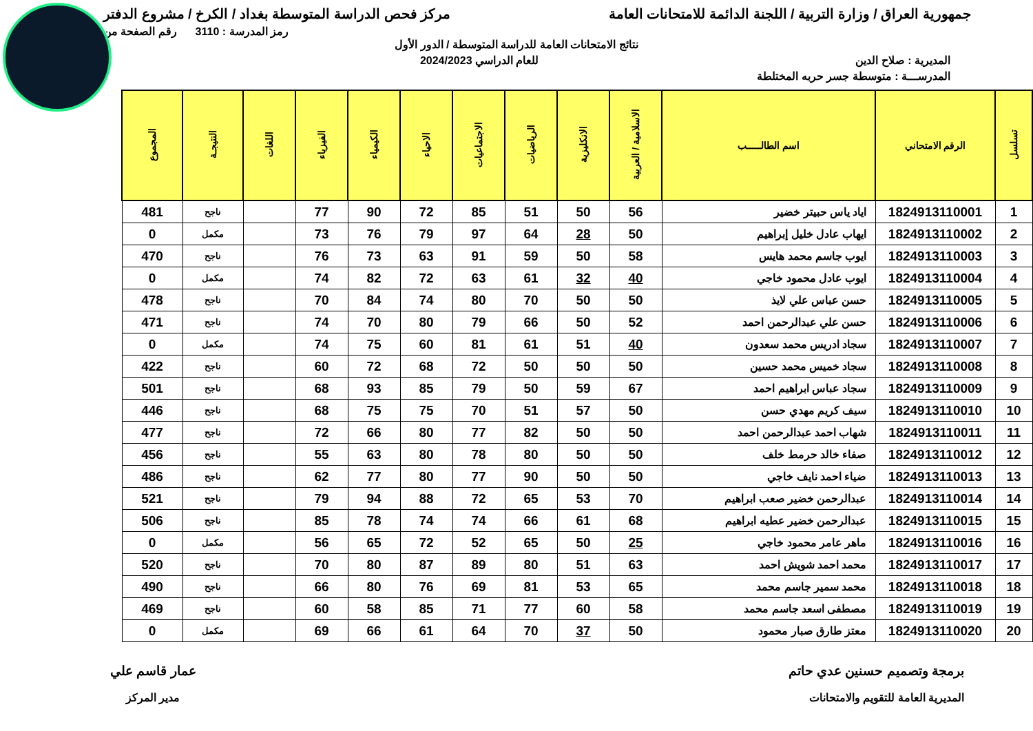جمهورية العراق / وزارة التربية / اللجنة الدائمة للامتحانات العامة مركز فحص الدراسة المتوسطة بغداد / الكرخ / مشروع الدفتر
رمز المدرسة : 3110 رقم الصفحة من
نتائج الامتحانات العامة للدراسة المتوسطة / الدور الأول
المديرية : صلاح الدين للعام الدراسي 2024/2023
المدرســـة : متوسطة جسر حربه المختلطة
| تسلسل | الرقم الامتحاني | اسم الطالـــــب | الاسلامية / العربية | الانكليزية | الرياضيات | الاجتماعيات | الاحياء | الكيمياء | الفيزياء | اللغات | النتيجـة | المجموع |
| --- | --- | --- | --- | --- | --- | --- | --- | --- | --- | --- | --- | --- |
| 1 | 1824913110001 | اياد ياس حبيتر خضير | 56 | 50 | 51 | 85 | 72 | 90 | 77 | | ناجح | 481 |
| 2 | 1824913110002 | ايهاب عادل خليل إبراهيم | 50 | 28 | 64 | 97 | 79 | 76 | 73 | | مكمل | 0 |
| 3 | 1824913110003 | ايوب جاسم محمد هايس | 58 | 50 | 59 | 91 | 63 | 73 | 76 | | ناجح | 470 |
| 4 | 1824913110004 | ايوب عادل محمود خاجي | 40 | 32 | 61 | 63 | 72 | 82 | 74 | | مكمل | 0 |
| 5 | 1824913110005 | حسن عباس علي لايذ | 50 | 50 | 70 | 80 | 74 | 84 | 70 | | ناجح | 478 |
| 6 | 1824913110006 | حسن علي عبدالرحمن احمد | 52 | 50 | 66 | 79 | 80 | 70 | 74 | | ناجح | 471 |
| 7 | 1824913110007 | سجاد ادريس محمد سعدون | 40 | 51 | 61 | 81 | 60 | 75 | 74 | | مكمل | 0 |
| 8 | 1824913110008 | سجاد خميس محمد حسين | 50 | 50 | 50 | 72 | 68 | 72 | 60 | | ناجح | 422 |
| 9 | 1824913110009 | سجاد عباس ابراهيم احمد | 67 | 59 | 50 | 79 | 85 | 93 | 68 | | ناجح | 501 |
| 10 | 1824913110010 | سيف كريم مهدي حسن | 50 | 57 | 51 | 70 | 75 | 75 | 68 | | ناجح | 446 |
| 11 | 1824913110011 | شهاب احمد عبدالرحمن احمد | 50 | 50 | 82 | 77 | 80 | 66 | 72 | | ناجح | 477 |
| 12 | 1824913110012 | صفاء خالد حرمط خلف | 50 | 50 | 80 | 78 | 80 | 63 | 55 | | ناجح | 456 |
| 13 | 1824913110013 | ضياء احمد نايف خاجي | 50 | 50 | 90 | 77 | 80 | 77 | 62 | | ناجح | 486 |
| 14 | 1824913110014 | عبدالرحمن خضير صعب ابراهيم | 70 | 53 | 65 | 72 | 88 | 94 | 79 | | ناجح | 521 |
| 15 | 1824913110015 | عبدالرحمن خضير عطيه ابراهيم | 68 | 61 | 66 | 74 | 74 | 78 | 85 | | ناجح | 506 |
| 16 | 1824913110016 | ماهر عامر محمود خاجي | 25 | 50 | 65 | 52 | 72 | 65 | 56 | | مكمل | 0 |
| 17 | 1824913110017 | محمد احمد شويش احمد | 63 | 51 | 80 | 89 | 87 | 80 | 70 | | ناجح | 520 |
| 18 | 1824913110018 | محمد سمير جاسم محمد | 65 | 53 | 81 | 69 | 76 | 80 | 66 | | ناجح | 490 |
| 19 | 1824913110019 | مصطفى اسعد جاسم محمد | 58 | 60 | 77 | 71 | 85 | 58 | 60 | | ناجح | 469 |
| 20 | 1824913110020 | معتز طارق صبار محمود | 50 | 37 | 70 | 64 | 61 | 66 | 69 | | مكمل | 0 |
برمجة وتصميم حسنين عدي حاتم
المديرية العامة للتقويم والامتحانات
عمار قاسم علي
مدير المركز